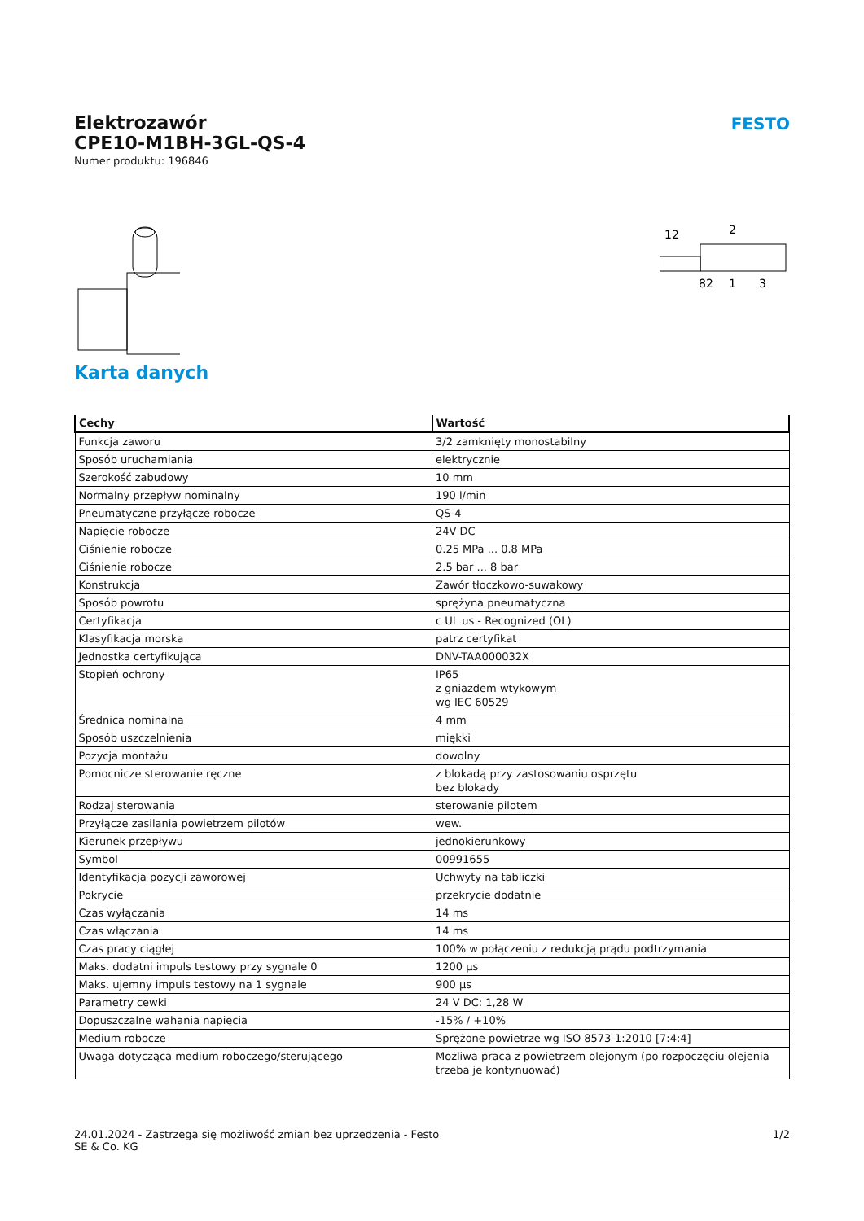FESTO
Elektrozawór
CPE10-M1BH-3GL-QS-4
Numer produktu: 196846
12
2
82
1
3
Karta danych
| Cechy | Wartość |
| --- | --- |
| Funkcja zaworu | 3/2 zamknięty monostabilny |
| Sposób uruchamiania | elektrycznie |
| Szerokość zabudowy | 10 mm |
| Normalny przepływ nominalny | 190 l/min |
| Pneumatyczne przyłącze robocze | QS-4 |
| Napięcie robocze | 24V DC |
| Ciśnienie robocze | 0.25 MPa ... 0.8 MPa |
| Ciśnienie robocze | 2.5 bar ... 8 bar |
| Konstrukcja | Zawór tłoczkowo-suwakowy |
| Sposób powrotu | sprężyna pneumatyczna |
| Certyfikacja | c UL us - Recognized (OL) |
| Klasyfikacja morska | patrz certyfikat |
| Jednostka certyfikująca | DNV-TAA000032X |
| Stopień ochrony | IP65 z gniazdem wtykowym wg IEC 60529 |
| Średnica nominalna | 4 mm |
| Sposób uszczelnienia | miękki |
| Pozycja montażu | dowolny |
| Pomocnicze sterowanie ręczne | z blokadą przy zastosowaniu osprzętu bez blokady |
| Rodzaj sterowania | sterowanie pilotem |
| Przyłącze zasilania powietrzem pilotów | wew. |
| Kierunek przepływu | jednokierunkowy |
| Symbol | 00991655 |
| Identyfikacja pozycji zaworowej | Uchwyty na tabliczki |
| Pokrycie | przekrycie dodatnie |
| Czas wyłączania | 14 ms |
| Czas włączania | 14 ms |
| Czas pracy ciągłej | 100% w połączeniu z redukcją prądu podtrzymania |
| Maks. dodatni impuls testowy przy sygnale 0 | 1200 µs |
| Maks. ujemny impuls testowy na 1 sygnale | 900 µs |
| Parametry cewki | 24 V DC: 1,28 W |
| Dopuszczalne wahania napięcia | -15% / +10% |
| Medium robocze | Sprężone powietrze wg ISO 8573-1:2010 [7:4:4] |
| Uwaga dotycząca medium roboczego/sterującego | Możliwa praca z powietrzem olejonym (po rozpoczęciu olejenia trzeba je kontynuować) |
24.01.2024 - Zastrzega się możliwość zmian bez uprzedzenia - Festo SE & Co. KG
1/2